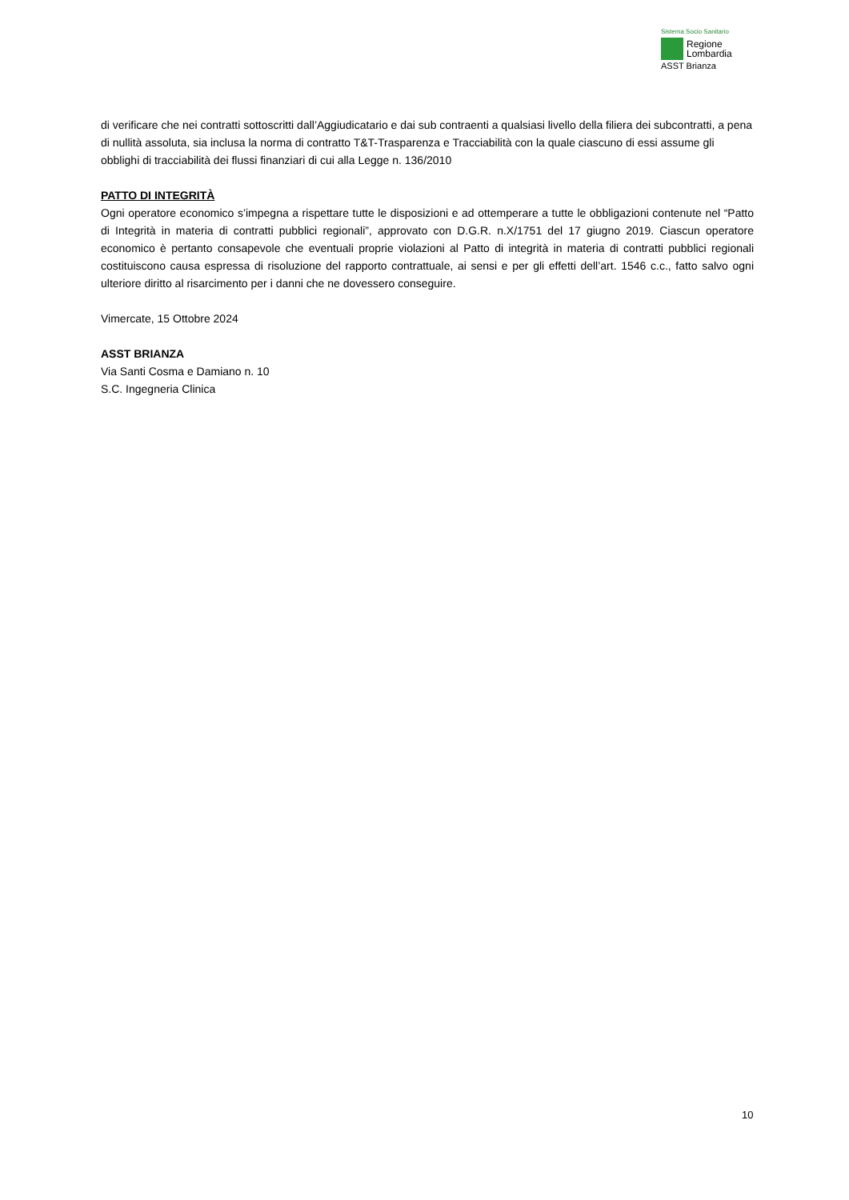Sistema Socio Sanitario
Regione
Lombardia
ASST Brianza
di verificare che nei contratti sottoscritti dall’Aggiudicatario e dai sub contraenti a qualsiasi livello della filiera dei subcontratti, a pena di nullità assoluta, sia inclusa la norma di contratto T&T-Trasparenza e Tracciabilità con la quale ciascuno di essi assume gli obblighi di tracciabilità dei flussi finanziari di cui alla Legge n. 136/2010
PATTO DI INTEGRITÀ
Ogni operatore economico s’impegna a rispettare tutte le disposizioni e ad ottemperare a tutte le obbligazioni contenute nel “Patto di Integrità in materia di contratti pubblici regionali”, approvato con D.G.R. n.X/1751 del 17 giugno 2019. Ciascun operatore economico è pertanto consapevole che eventuali proprie violazioni al Patto di integrità in materia di contratti pubblici regionali costituiscono causa espressa di risoluzione del rapporto contrattuale, ai sensi e per gli effetti dell’art. 1546 c.c., fatto salvo ogni ulteriore diritto al risarcimento per i danni che ne dovessero conseguire.
Vimercate, 15 Ottobre 2024
ASST BRIANZA
Via Santi Cosma e Damiano n. 10
S.C. Ingegneria Clinica
10